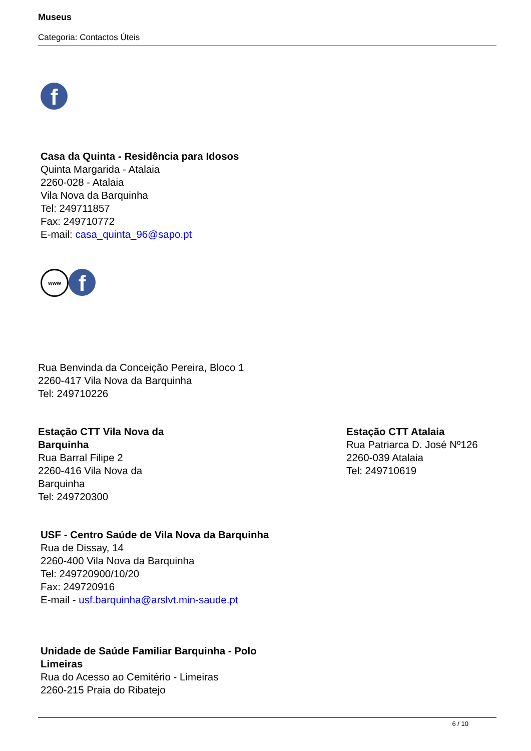Museus
Categoria: Contactos Úteis
f
Casa da Quinta - Residência para Idosos
Quinta Margarida - Atalaia
2260-028 - Atalaia
Vila Nova da Barquinha
Tel: 249711857
Fax: 249710772
E-mail: casa_quinta_96@sapo.pt
www f
Rua Benvinda da Conceição Pereira, Bloco 1
2260-417 Vila Nova da Barquinha
Tel: 249710226
Estação CTT Vila Nova da Barquinha
Rua Barral Filipe 2
2260-416 Vila Nova da Barquinha
Tel: 249720300
Estação CTT Atalaia
Rua Patriarca D. José Nº126
2260-039 Atalaia
Tel: 249710619
USF - Centro Saúde de Vila Nova da Barquinha
Rua de Dissay, 14
2260-400 Vila Nova da Barquinha
Tel: 249720900/10/20
Fax: 249720916
E-mail - usf.barquinha@arslvt.min-saude.pt
Unidade de Saúde Familiar Barquinha - Polo Limeiras
Rua do Acesso ao Cemitério - Limeiras
2260-215 Praia do Ribatejo
6 / 10